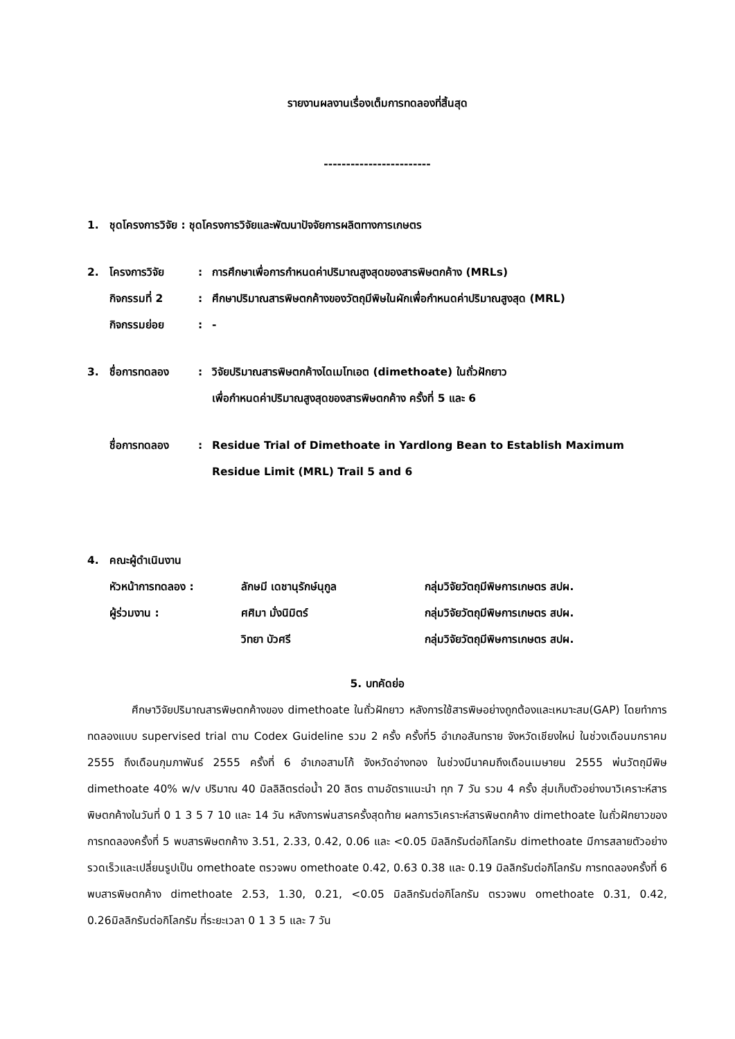รายงานผลงานเรื่องเต็มการทดลองที่สิ้นสุด
------------------------
| 1. | ชุดโครงการวิจัย : ชุดโครงการวิจัยและพัฒนาปัจจัยการผลิตทางการเกษตร |
| 2. | โครงการวิจัย | : | การศึกษาเพื่อการกำหนดค่าปริมาณสูงสุดของสารพิษตกค้าง (MRLs) |
| | กิจกรรมที่ 2 | : | ศึกษาปริมาณสารพิษตกค้างของวัตถุมีพิษในผักเพื่อกำหนดค่าปริมาณสูงสุด (MRL) |
| | กิจกรรมย่อย | : | - |
| 3. | ชื่อการทดลอง | : | วิจัยปริมาณสารพิษตกค้างไดเมโทเอต (dimethoate) ในถั่วฝักยาว เพื่อกำหนดค่าปริมาณสูงสุดของสารพิษตกค้าง ครั้งที่ 5 และ 6 |
| | ชื่อการทดลอง | : | Residue Trial of Dimethoate in Yardlong Bean to Establish Maximum Residue Limit (MRL) Trail 5 and 6 |
| 4. | คณะผู้ดำเนินงาน | | |
| | หัวหน้าการทดลอง : | ลักษมี เดชานุรักษ์นุกูล | กลุ่มวิจัยวัตถุมีพิษการเกษตร สปผ. |
| | ผู้ร่วมงาน : | ศศิมา มั่งนิมิตร์ | กลุ่มวิจัยวัตถุมีพิษการเกษตร สปผ. |
| | | วิทยา บัวศรี | กลุ่มวิจัยวัตถุมีพิษการเกษตร สปผ. |
5. บทคัดย่อ
ศึกษาวิจัยปริมาณสารพิษตกค้างของ dimethoate ในถั่วฝักยาว หลังการใช้สารพิษอย่างถูกต้องและเหมาะสม(GAP) โดยทำการทดลองแบบ supervised trial ตาม Codex Guideline รวม 2 ครั้ง ครั้งที่5 อำเภอสันทราย จังหวัดเชียงใหม่ ในช่วงเดือนมกราคม 2555 ถึงเดือนกุมภาพันธ์ 2555 ครั้งที่ 6 อำเภอสามโก้ จังหวัดอ่างทอง ในช่วงมีนาคมถึงเดือนเมษายน 2555 พ่นวัตถุมีพิษ dimethoate 40% w/v ปริมาณ 40 มิลลิลิตรต่อน้ำ 20 ลิตร ตามอัตราแนะนำ ทุก 7 วัน รวม 4 ครั้ง สุ่มเก็บตัวอย่างมาวิเคราะห์สารพิษตกค้างในวันที่ 0 1 3 5 7 10 และ 14 วัน หลังการพ่นสารครั้งสุดท้าย ผลการวิเคราะห์สารพิษตกค้าง dimethoate ในถั่วฝักยาวของการทดลองครั้งที่ 5 พบสารพิษตกค้าง 3.51, 2.33, 0.42, 0.06 และ <0.05 มิลลิกรัมต่อกิโลกรัม dimethoate มีการสลายตัวอย่างรวดเร็วและเปลี่ยนรูปเป็น omethoate ตรวจพบ omethoate 0.42, 0.63 0.38 และ 0.19 มิลลิกรัมต่อกิโลกรัม การทดลองครั้งที่ 6 พบสารพิษตกค้าง dimethoate 2.53, 1.30, 0.21, <0.05 มิลลิกรัมต่อกิโลกรัม ตรวจพบ omethoate 0.31, 0.42, 0.26มิลลิกรัมต่อกิโลกรัม ที่ระยะเวลา 0 1 3 5 และ 7 วัน